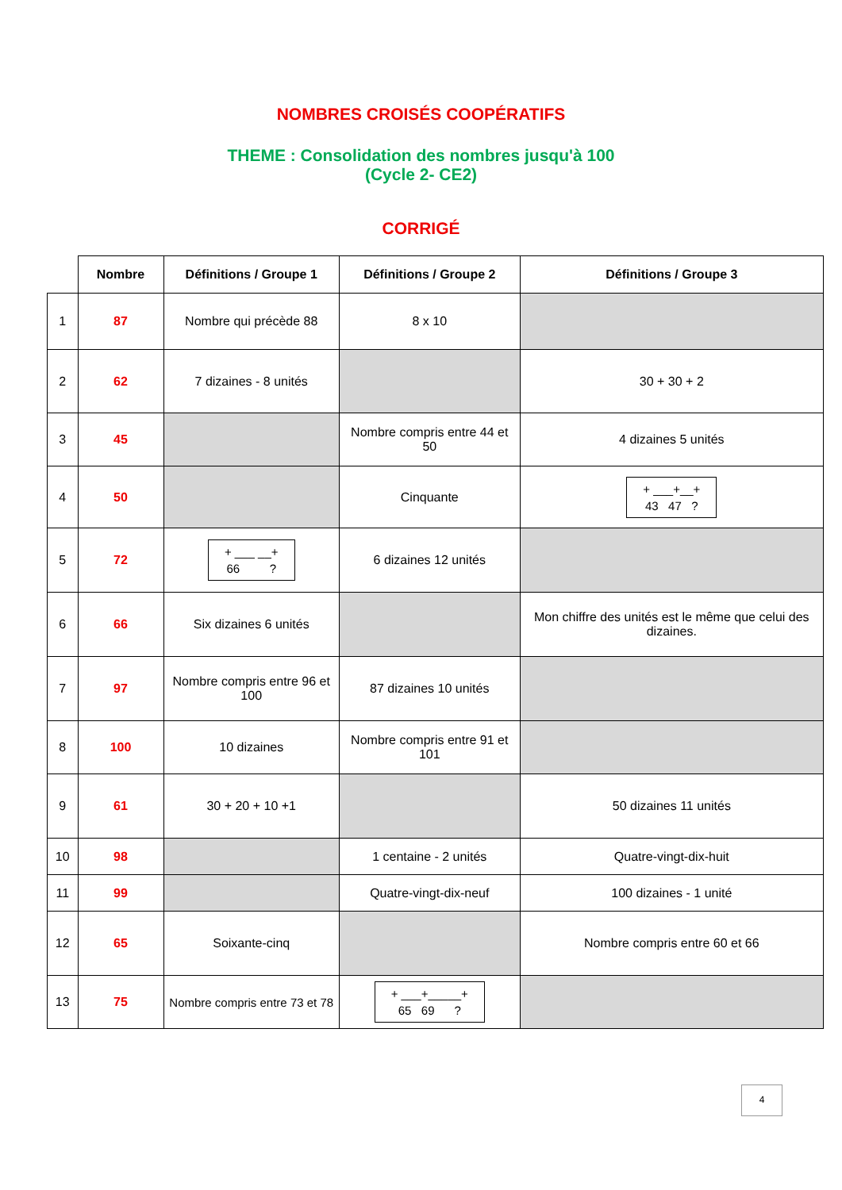NOMBRES CROISÉS COOPÉRATIFS
THEME : Consolidation des nombres jusqu'à 100
(Cycle 2- CE2)
CORRIGÉ
| | Nombre | Définitions / Groupe 1 | Définitions / Groupe 2 | Définitions / Groupe 3 |
| --- | --- | --- | --- | --- |
| 1 | 87 | Nombre qui précède 88 | 8 x 10 | |
| 2 | 62 | 7 dizaines - 8 unités | | 30 + 30 + 2 |
| 3 | 45 | | Nombre compris entre 44 et 50 | 4 dizaines 5 unités |
| 4 | 50 | | Cinquante | + ___+__+ 43 47 ? |
| 5 | 72 | + ___ __+ 66 ? | 6 dizaines 12 unités | |
| 6 | 66 | Six dizaines 6 unités | | Mon chiffre des unités est le même que celui des dizaines. |
| 7 | 97 | Nombre compris entre 96 et 100 | 87 dizaines 10 unités | |
| 8 | 100 | 10 dizaines | Nombre compris entre 91 et 101 | |
| 9 | 61 | 30 + 20 + 10 +1 | | 50 dizaines 11 unités |
| 10 | 98 | | 1 centaine - 2 unités | Quatre-vingt-dix-huit |
| 11 | 99 | | Quatre-vingt-dix-neuf | 100 dizaines - 1 unité |
| 12 | 65 | Soixante-cinq | | Nombre compris entre 60 et 66 |
| 13 | 75 | Nombre compris entre 73 et 78 | + ___+_____+ 65 69 ? | |
4